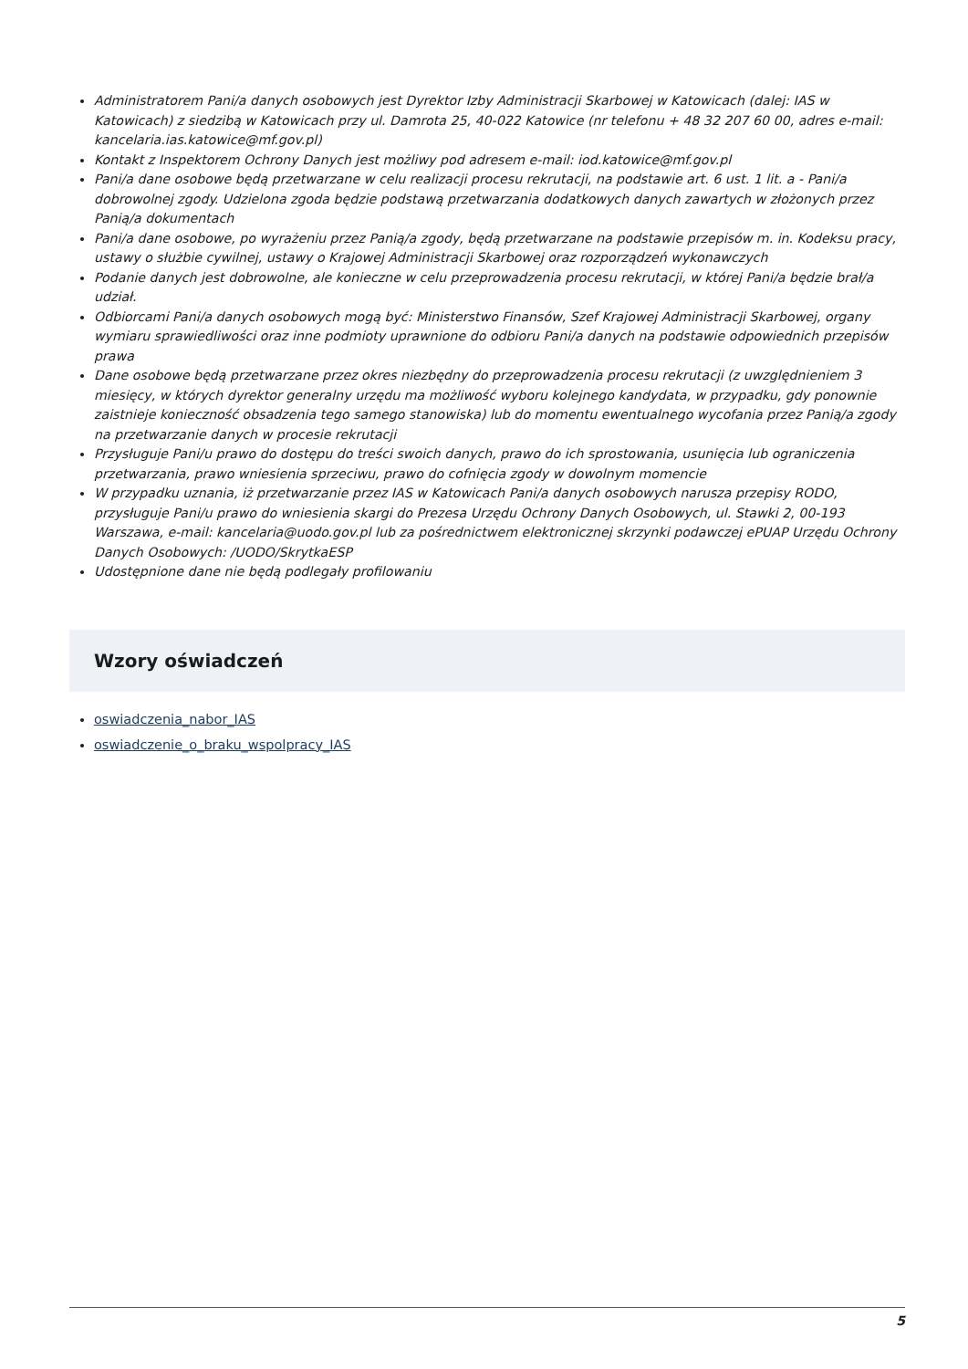Administratorem Pani/a danych osobowych jest Dyrektor Izby Administracji Skarbowej w Katowicach (dalej: IAS w Katowicach) z siedzibą w Katowicach przy ul. Damrota 25, 40-022 Katowice (nr telefonu + 48 32 207 60 00, adres e-mail: kancelaria.ias.katowice@mf.gov.pl)
Kontakt z Inspektorem Ochrony Danych jest możliwy pod adresem e-mail: iod.katowice@mf.gov.pl
Pani/a dane osobowe będą przetwarzane w celu realizacji procesu rekrutacji, na podstawie art. 6 ust. 1 lit. a - Pani/a dobrowolnej zgody. Udzielona zgoda będzie podstawą przetwarzania dodatkowych danych zawartych w złożonych przez Panią/a dokumentach
Pani/a dane osobowe, po wyrażeniu przez Panią/a zgody, będą przetwarzane na podstawie przepisów m. in. Kodeksu pracy, ustawy o służbie cywilnej, ustawy o Krajowej Administracji Skarbowej oraz rozporządzeń wykonawczych
Podanie danych jest dobrowolne, ale konieczne w celu przeprowadzenia procesu rekrutacji, w której Pani/a będzie brał/a udział.
Odbiorcami Pani/a danych osobowych mogą być: Ministerstwo Finansów, Szef Krajowej Administracji Skarbowej, organy wymiaru sprawiedliwości oraz inne podmioty uprawnione do odbioru Pani/a danych na podstawie odpowiednich przepisów prawa
Dane osobowe będą przetwarzane przez okres niezbędny do przeprowadzenia procesu rekrutacji (z uwzględnieniem 3 miesięcy, w których dyrektor generalny urzędu ma możliwość wyboru kolejnego kandydata, w przypadku, gdy ponownie zaistnieje konieczność obsadzenia tego samego stanowiska) lub do momentu ewentualnego wycofania przez Panią/a zgody na przetwarzanie danych w procesie rekrutacji
Przysługuje Pani/u prawo do dostępu do treści swoich danych, prawo do ich sprostowania, usunięcia lub ograniczenia przetwarzania, prawo wniesienia sprzeciwu, prawo do cofnięcia zgody w dowolnym momencie
W przypadku uznania, iż przetwarzanie przez IAS w Katowicach Pani/a danych osobowych narusza przepisy RODO, przysługuje Pani/u prawo do wniesienia skargi do Prezesa Urzędu Ochrony Danych Osobowych, ul. Stawki 2, 00-193 Warszawa, e-mail: kancelaria@uodo.gov.pl lub za pośrednictwem elektronicznej skrzynki podawczej ePUAP Urzędu Ochrony Danych Osobowych: /UODO/SkrytkaESP
Udostępnione dane nie będą podlegały profilowaniu
Wzory oświadczeń
oswiadczenia_nabor_IAS
oswiadczenie_o_braku_wspolpracy_IAS
5